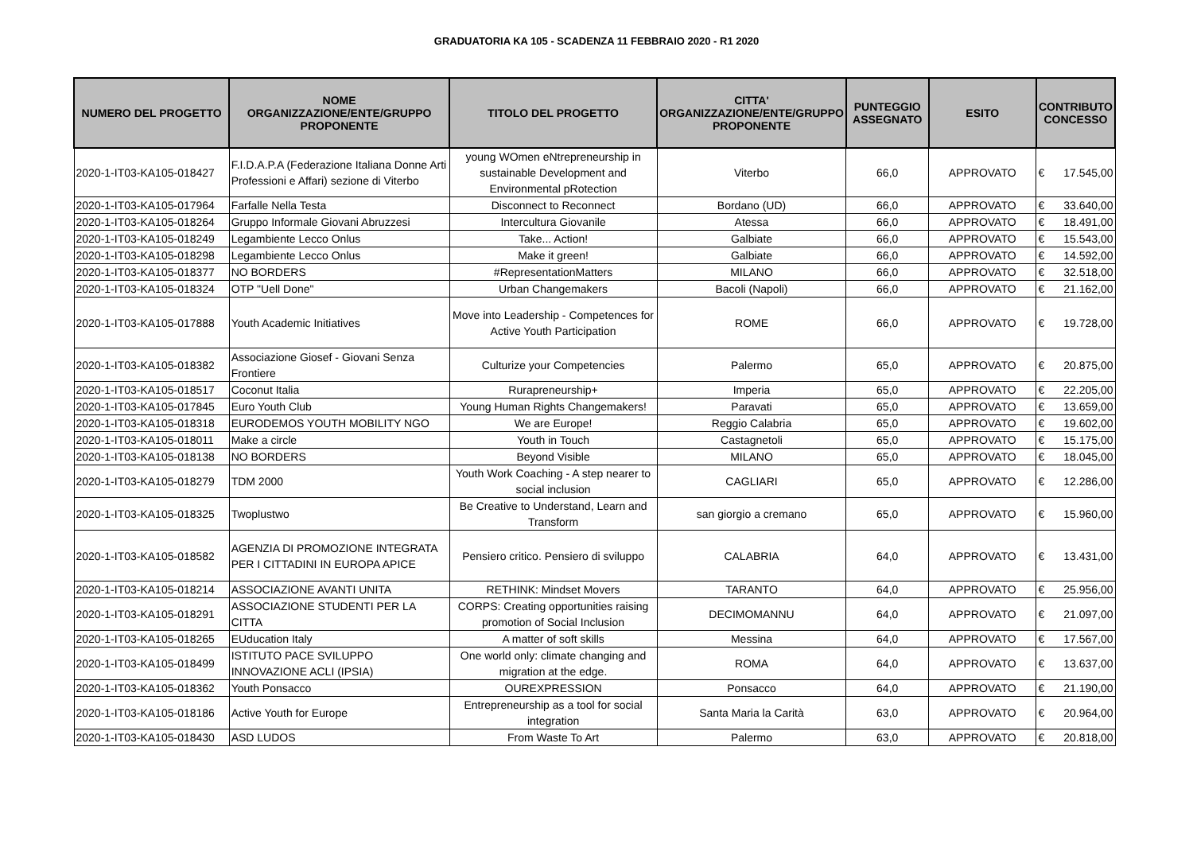GRADUATORIA KA 105 - SCADENZA 11 FEBBRAIO 2020 - R1 2020
| NUMERO DEL PROGETTO | NOME ORGANIZZAZIONE/ENTE/GRUPPO PROPONENTE | TITOLO DEL PROGETTO | CITTA' ORGANIZZAZIONE/ENTE/GRUPPO PROPONENTE | PUNTEGGIO ASSEGNATO | ESITO | CONTRIBUTO CONCESSO | |
| --- | --- | --- | --- | --- | --- | --- | --- |
| 2020-1-IT03-KA105-018427 | F.I.D.A.P.A (Federazione Italiana Donne Arti Professioni e Affari) sezione di Viterbo | young WOmen eNtrepreneurship in sustainable Development and Environmental pRotection | Viterbo | 66,0 | APPROVATO | € | 17.545,00 |
| 2020-1-IT03-KA105-017964 | Farfalle Nella Testa | Disconnect to Reconnect | Bordano (UD) | 66,0 | APPROVATO | € | 33.640,00 |
| 2020-1-IT03-KA105-018264 | Gruppo Informale Giovani Abruzzesi | Intercultura Giovanile | Atessa | 66,0 | APPROVATO | € | 18.491,00 |
| 2020-1-IT03-KA105-018249 | Legambiente Lecco Onlus | Take... Action! | Galbiate | 66,0 | APPROVATO | € | 15.543,00 |
| 2020-1-IT03-KA105-018298 | Legambiente Lecco Onlus | Make it green! | Galbiate | 66,0 | APPROVATO | € | 14.592,00 |
| 2020-1-IT03-KA105-018377 | NO BORDERS | #RepresentationMatters | MILANO | 66,0 | APPROVATO | € | 32.518,00 |
| 2020-1-IT03-KA105-018324 | OTP "Uell Done" | Urban Changemakers | Bacoli (Napoli) | 66,0 | APPROVATO | € | 21.162,00 |
| 2020-1-IT03-KA105-017888 | Youth Academic Initiatives | Move into Leadership - Competences for Active Youth Participation | ROME | 66,0 | APPROVATO | € | 19.728,00 |
| 2020-1-IT03-KA105-018382 | Associazione Giosef - Giovani Senza Frontiere | Culturize your Competencies | Palermo | 65,0 | APPROVATO | € | 20.875,00 |
| 2020-1-IT03-KA105-018517 | Coconut Italia | Rurapreneurship+ | Imperia | 65,0 | APPROVATO | € | 22.205,00 |
| 2020-1-IT03-KA105-017845 | Euro Youth Club | Young Human Rights Changemakers! | Paravati | 65,0 | APPROVATO | € | 13.659,00 |
| 2020-1-IT03-KA105-018318 | EURODEMOS YOUTH MOBILITY NGO | We are Europe! | Reggio Calabria | 65,0 | APPROVATO | € | 19.602,00 |
| 2020-1-IT03-KA105-018011 | Make a circle | Youth in Touch | Castagnetoli | 65,0 | APPROVATO | € | 15.175,00 |
| 2020-1-IT03-KA105-018138 | NO BORDERS | Beyond Visible | MILANO | 65,0 | APPROVATO | € | 18.045,00 |
| 2020-1-IT03-KA105-018279 | TDM 2000 | Youth Work Coaching - A step nearer to social inclusion | CAGLIARI | 65,0 | APPROVATO | € | 12.286,00 |
| 2020-1-IT03-KA105-018325 | Twoplustwo | Be Creative to Understand, Learn and Transform | san giorgio a cremano | 65,0 | APPROVATO | € | 15.960,00 |
| 2020-1-IT03-KA105-018582 | AGENZIA DI PROMOZIONE INTEGRATA PER I CITTADINI IN EUROPA APICE | Pensiero critico. Pensiero di sviluppo | CALABRIA | 64,0 | APPROVATO | € | 13.431,00 |
| 2020-1-IT03-KA105-018214 | ASSOCIAZIONE AVANTI UNITA | RETHINK: Mindset Movers | TARANTO | 64,0 | APPROVATO | € | 25.956,00 |
| 2020-1-IT03-KA105-018291 | ASSOCIAZIONE STUDENTI PER LA CITTA | CORPS: Creating opportunities raising promotion of Social Inclusion | DECIMOMANNU | 64,0 | APPROVATO | € | 21.097,00 |
| 2020-1-IT03-KA105-018265 | EUducation Italy | A matter of soft skills | Messina | 64,0 | APPROVATO | € | 17.567,00 |
| 2020-1-IT03-KA105-018499 | ISTITUTO PACE SVILUPPO INNOVAZIONE ACLI (IPSIA) | One world only: climate changing and migration at the edge. | ROMA | 64,0 | APPROVATO | € | 13.637,00 |
| 2020-1-IT03-KA105-018362 | Youth Ponsacco | OUREXPRESSION | Ponsacco | 64,0 | APPROVATO | € | 21.190,00 |
| 2020-1-IT03-KA105-018186 | Active Youth for Europe | Entrepreneurship as a tool for social integration | Santa Maria la Carità | 63,0 | APPROVATO | € | 20.964,00 |
| 2020-1-IT03-KA105-018430 | ASD LUDOS | From Waste To Art | Palermo | 63,0 | APPROVATO | € | 20.818,00 |